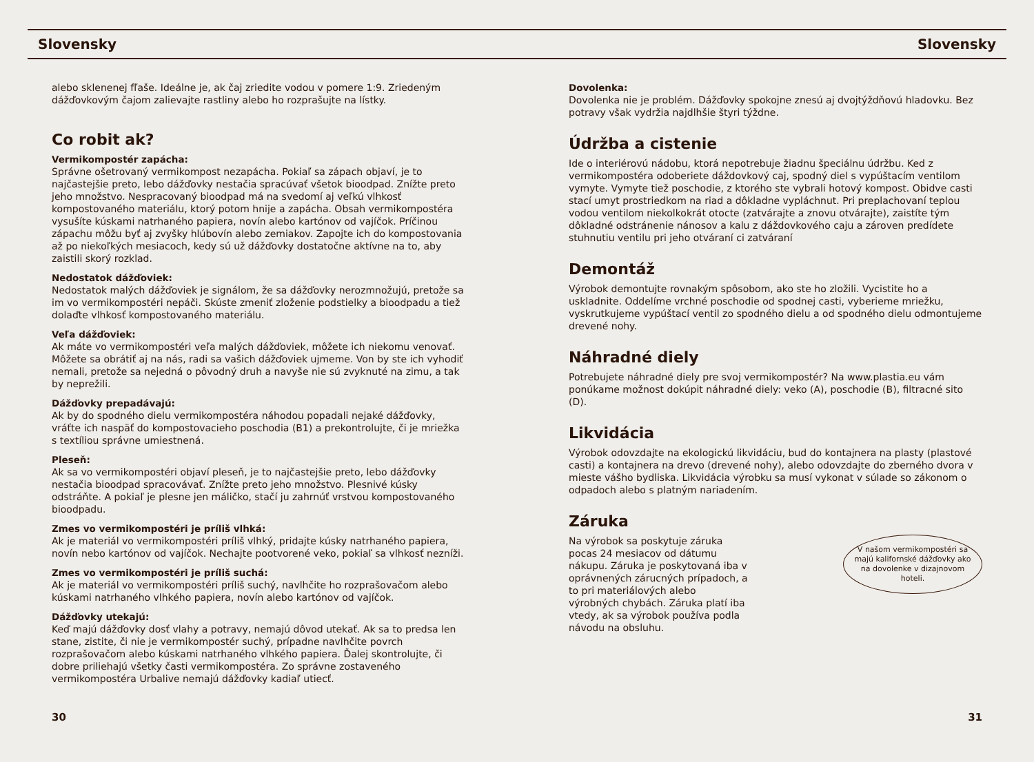Slovensky Slovensky
alebo sklenenej fľaše. Ideálne je, ak čaj zriedite vodou v pomere 1:9. Zriedeným dážďovkovým čajom zalievajte rastliny alebo ho rozprašujte na lístky.
Co robit ak?
Vermikompostér zapácha:
Správne ošetrovaný vermikompost nezapácha. Pokiaľ sa zápach objaví, je to najčastejšie preto, lebo dážďovky nestačia spracúvať všetok bioodpad. Znížte preto jeho množstvo. Nespracovaný bioodpad má na svedomí aj veľkú vlhkosť kompostovaného materiálu, ktorý potom hnije a zapácha. Obsah vermikompostéra vysušíte kúskami natrhaného papiera, novín alebo kartónov od vajíčok. Príčinou zápachu môžu byť aj zvyšky hlúbovín alebo zemiakov. Zapojte ich do kompostovania až po niekoľkých mesiacoch, kedy sú už dážďovky dostatočne aktívne na to, aby zaistili skorý rozklad.
Nedostatok dážďoviek:
Nedostatok malých dážďoviek je signálom, že sa dážďovky nerozmnožujú, pretože sa im vo vermikompostéri nepáči. Skúste zmeniť zloženie podstielky a bioodpadu a tiež dolaďte vlhkosť kompostovaného materiálu.
Veľa dážďoviek:
Ak máte vo vermikompostéri veľa malých dážďoviek, môžete ich niekomu venovať. Môžete sa obrátiť aj na nás, radi sa vašich dážďoviek ujmeme. Von by ste ich vyhodiť nemali, pretože sa nejedná o pôvodný druh a navyše nie sú zvyknuté na zimu, a tak by neprežili.
Dážďovky prepadávajú:
Ak by do spodného dielu vermikompostéra náhodou popadali nejaké dážďovky, vráťte ich naspäť do kompostovacieho poschodia (B1) a prekontrolujte, či je mriežka s textíliou správne umiestnená.
Pleseň:
Ak sa vo vermikompostéri objaví pleseň, je to najčastejšie preto, lebo dážďovky nestačia bioodpad spracovávať. Znížte preto jeho množstvo. Plesnivé kúsky odstráňte. A pokiaľ je plesne jen máličko, stačí ju zahrnúť vrstvou kompostovaného bioodpadu.
Zmes vo vermikompostéri je príliš vlhká:
Ak je materiál vo vermikompostéri príliš vlhký, pridajte kúsky natrhaného papiera, novín nebo kartónov od vajíčok. Nechajte pootvorené veko, pokiaľ sa vlhkosť nezníži.
Zmes vo vermikompostéri je príliš suchá:
Ak je materiál vo vermikompostéri príliš suchý, navlhčite ho rozprašovačom alebo kúskami natrhaného vlhkého papiera, novín alebo kartónov od vajíčok.
Dážďovky utekajú:
Keď majú dážďovky dosť vlahy a potravy, nemajú dôvod utekať. Ak sa to predsa len stane, zistite, či nie je vermikompostér suchý, prípadne navlhčite povrch rozprašovačom alebo kúskami natrhaného vlhkého papiera. Ďalej skontrolujte, či dobre priliehajú všetky časti vermikompostéra. Zo správne zostaveného vermikompostéra Urbalive nemajú dážďovky kadiaľ utiecť.
Dovolenka:
Dovolenka nie je problém. Dážďovky spokojne znesú aj dvojtýždňovú hladovku. Bez potravy však vydržia najdlhšie štyri týždne.
Údržba a cistenie
Ide o interiérovú nádobu, ktorá nepotrebuje žiadnu špeciálnu údržbu. Ked z vermikompostéra odoberiete dáždovkový caj, spodný diel s vypúštacím ventilom vymyte. Vymyte tiež poschodie, z ktorého ste vybrali hotový kompost. Obidve casti stací umyt prostriedkom na riad a dôkladne vypláchnut. Pri preplachovaní teplou vodou ventilom niekolkokrát otocte (zatvárajte a znovu otvárajte), zaistíte tým dôkladné odstránenie nánosov a kalu z dáždovkového caju a zároven predídete stuhnutiu ventilu pri jeho otváraní ci zatváraní
Demontáž
Výrobok demontujte rovnakým spôsobom, ako ste ho zložili. Vycistite ho a uskladnite. Oddelíme vrchné poschodie od spodnej casti, vyberieme mriežku, vyskrutkujeme vypúštací ventil zo spodného dielu a od spodného dielu odmontujeme drevené nohy.
Náhradné diely
Potrebujete náhradné diely pre svoj vermikompostér? Na www.plastia.eu vám ponúkame možnost dokúpit náhradné diely: veko (A), poschodie (B), filtracné sito (D).
Likvidácia
Výrobok odovzdajte na ekologickú likvidáciu, bud do kontajnera na plasty (plastové casti) a kontajnera na drevo (drevené nohy), alebo odovzdajte do zberného dvora v mieste vášho bydliska. Likvidácia výrobku sa musí vykonat v súlade so zákonom o odpadoch alebo s platným nariadením.
Záruka
V našom vermikompostéri sa majú kalifornské dážďovky ako na dovolenke v dizajnovom hoteli.
Na výrobok sa poskytuje záruka pocas 24 mesiacov od dátumu nákupu. Záruka je poskytovaná iba v oprávnených zárucných prípadoch, a to pri materiálových alebo výrobných chybách. Záruka platí iba vtedy, ak sa výrobok používa podla návodu na obsluhu.
30 31